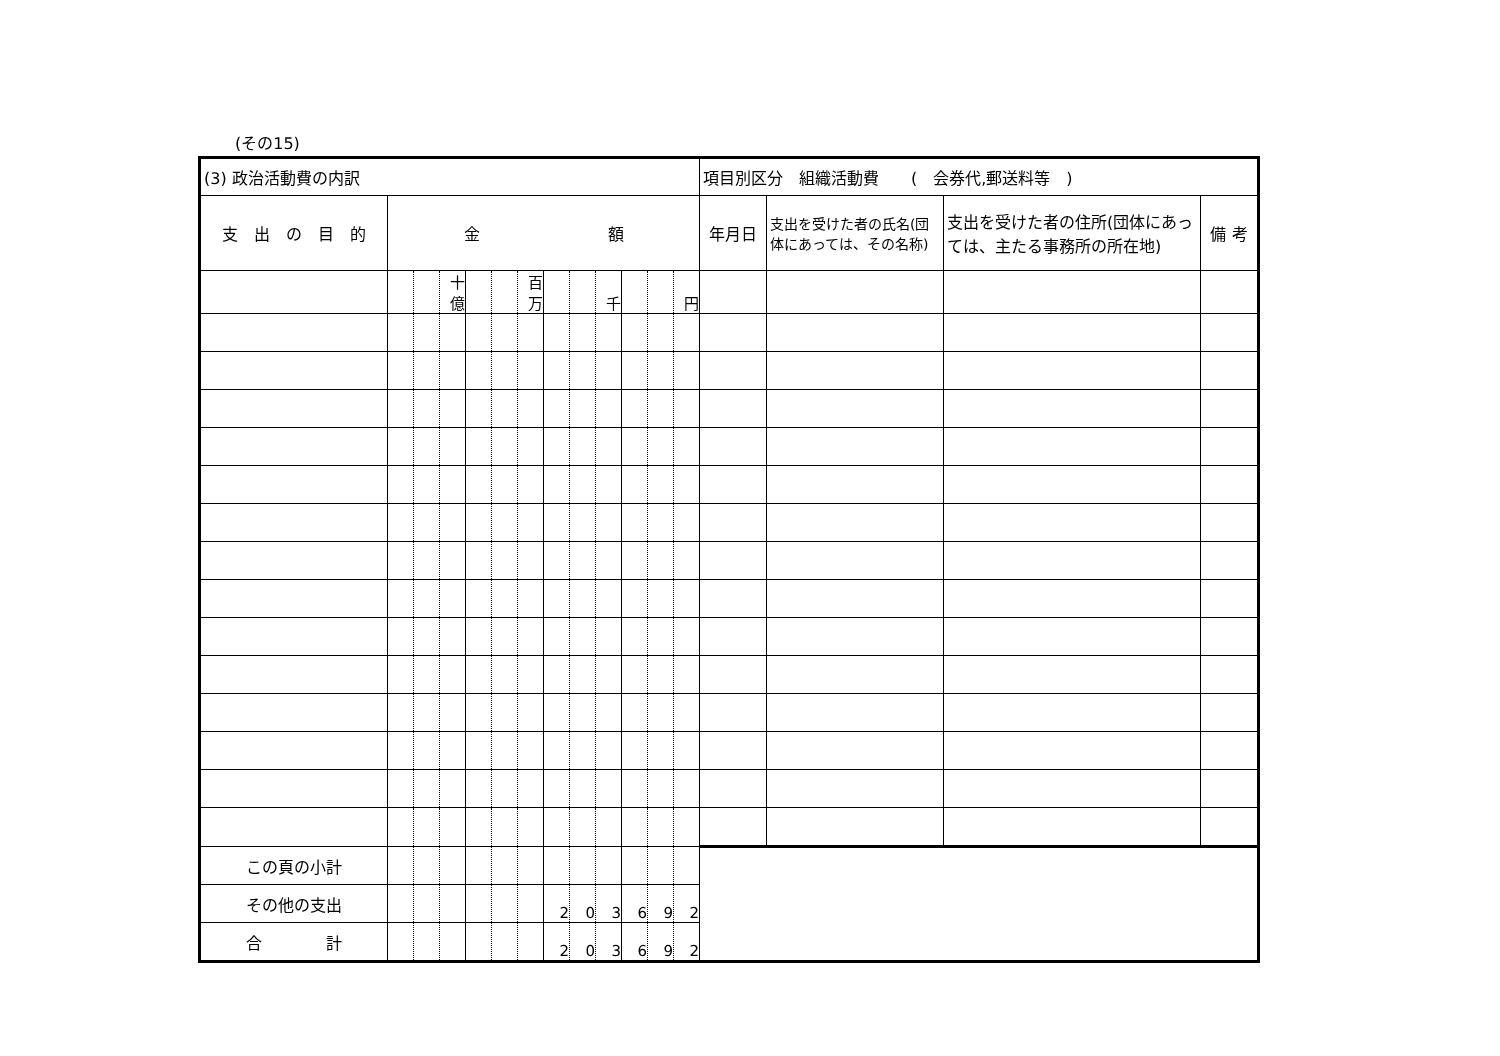(その15)
| (3) 政治活動費の内訳 | | | | | | | | | | | | | 項目別区分 組織活動費 ( 会券代,郵送料等 ) | | | |
| 支 出 の 目 的 | 金 額 | | | | | | | | | | | | 年月日 | 支出を受けた者の氏名(団体にあっては、その名称) | 支出を受けた者の住所(団体にあっては、主たる事務所の所在地) | 備 考 |
| | | | 十億 | | | 百万 | | | 千 | | | 円 | | | | |
| この頁の小計 | | | | | | | | | | | | | | | | |
| その他の支出 | | | | | | | 2 | 0 | 3 | 6 | 9 | 2 | | | | |
| 合 計 | | | | | | | 2 | 0 | 3 | 6 | 9 | 2 | | | | |